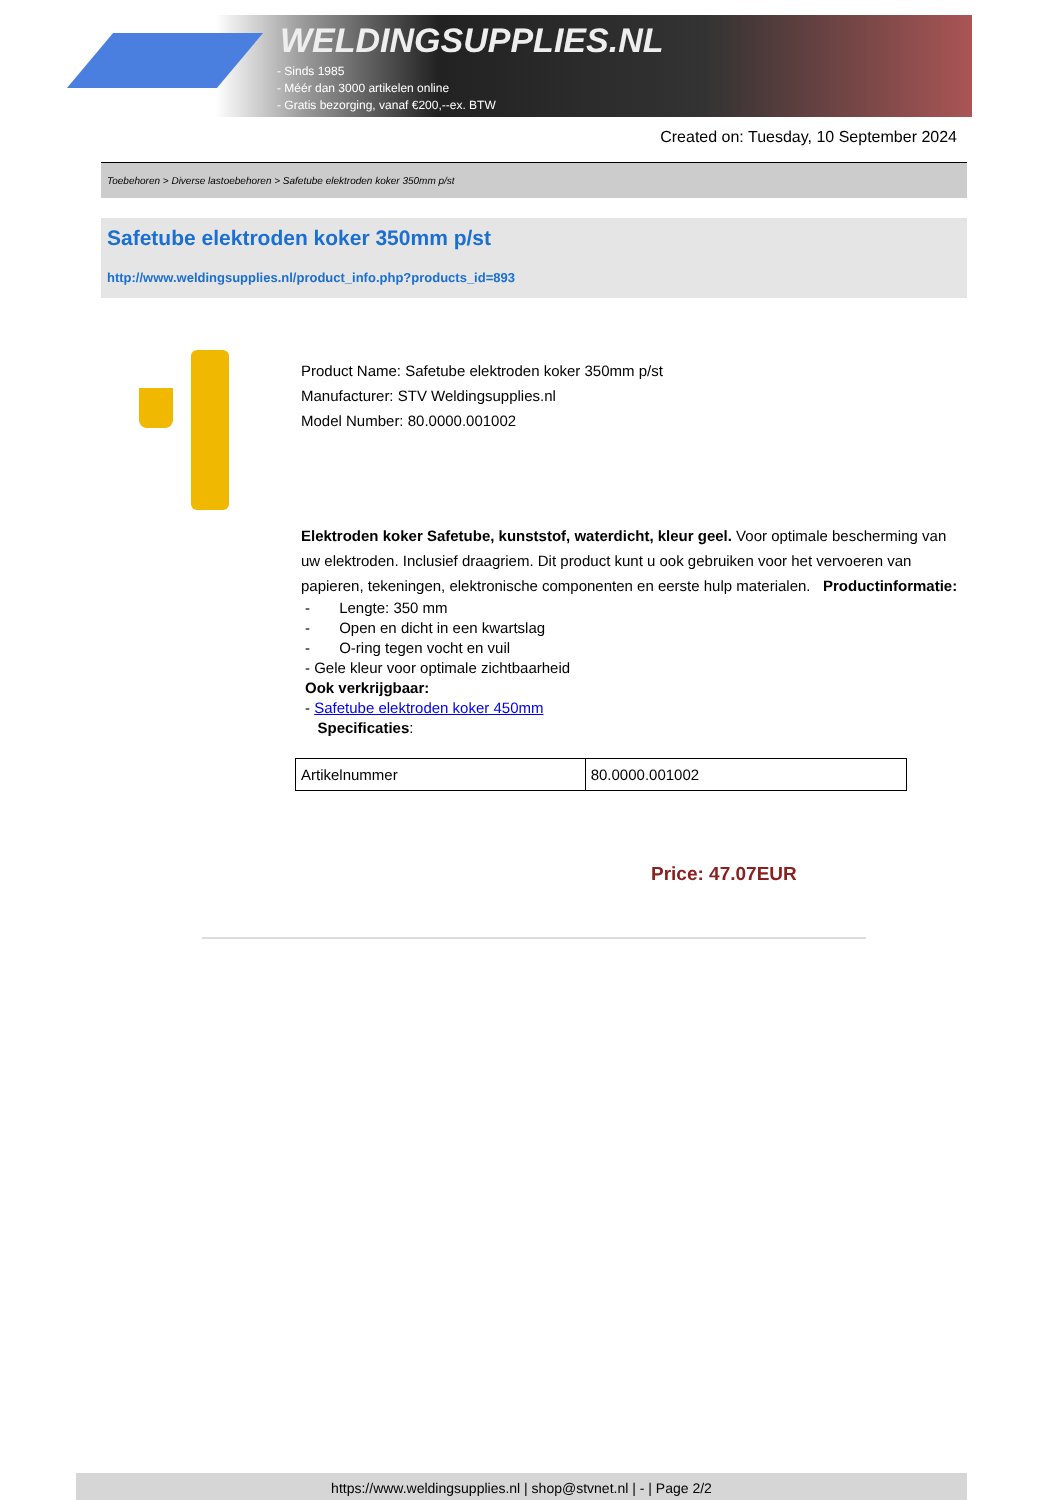WELDINGSUPPLIES.NL
- Sinds 1985
- Méér dan 3000 artikelen online
- Gratis bezorging, vanaf €200,--ex. BTW
Created on: Tuesday, 10 September 2024
Toebehoren > Diverse lastoebehoren > Safetube elektroden koker 350mm p/st
Safetube elektroden koker 350mm p/st
http://www.weldingsupplies.nl/product_info.php?products_id=893
Product Name: Safetube elektroden koker 350mm p/st
Manufacturer: STV Weldingsupplies.nl
Model Number: 80.0000.001002
Elektroden koker Safetube, kunststof, waterdicht, kleur geel. Voor optimale bescherming van uw elektroden. Inclusief draagriem. Dit product kunt u ook gebruiken voor het vervoeren van papieren, tekeningen, elektronische componenten en eerste hulp materialen. Productinformatie:
- Lengte: 350 mm
- Open en dicht in een kwartslag
- O-ring tegen vocht en vuil
- Gele kleur voor optimale zichtbaarheid
Ook verkrijgbaar:
- Safetube elektroden koker 450mm
Specificaties:
| Artikelnummer | 80.0000.001002 |
Price: 47.07EUR
https://www.weldingsupplies.nl | shop@stvnet.nl | - | Page 2/2